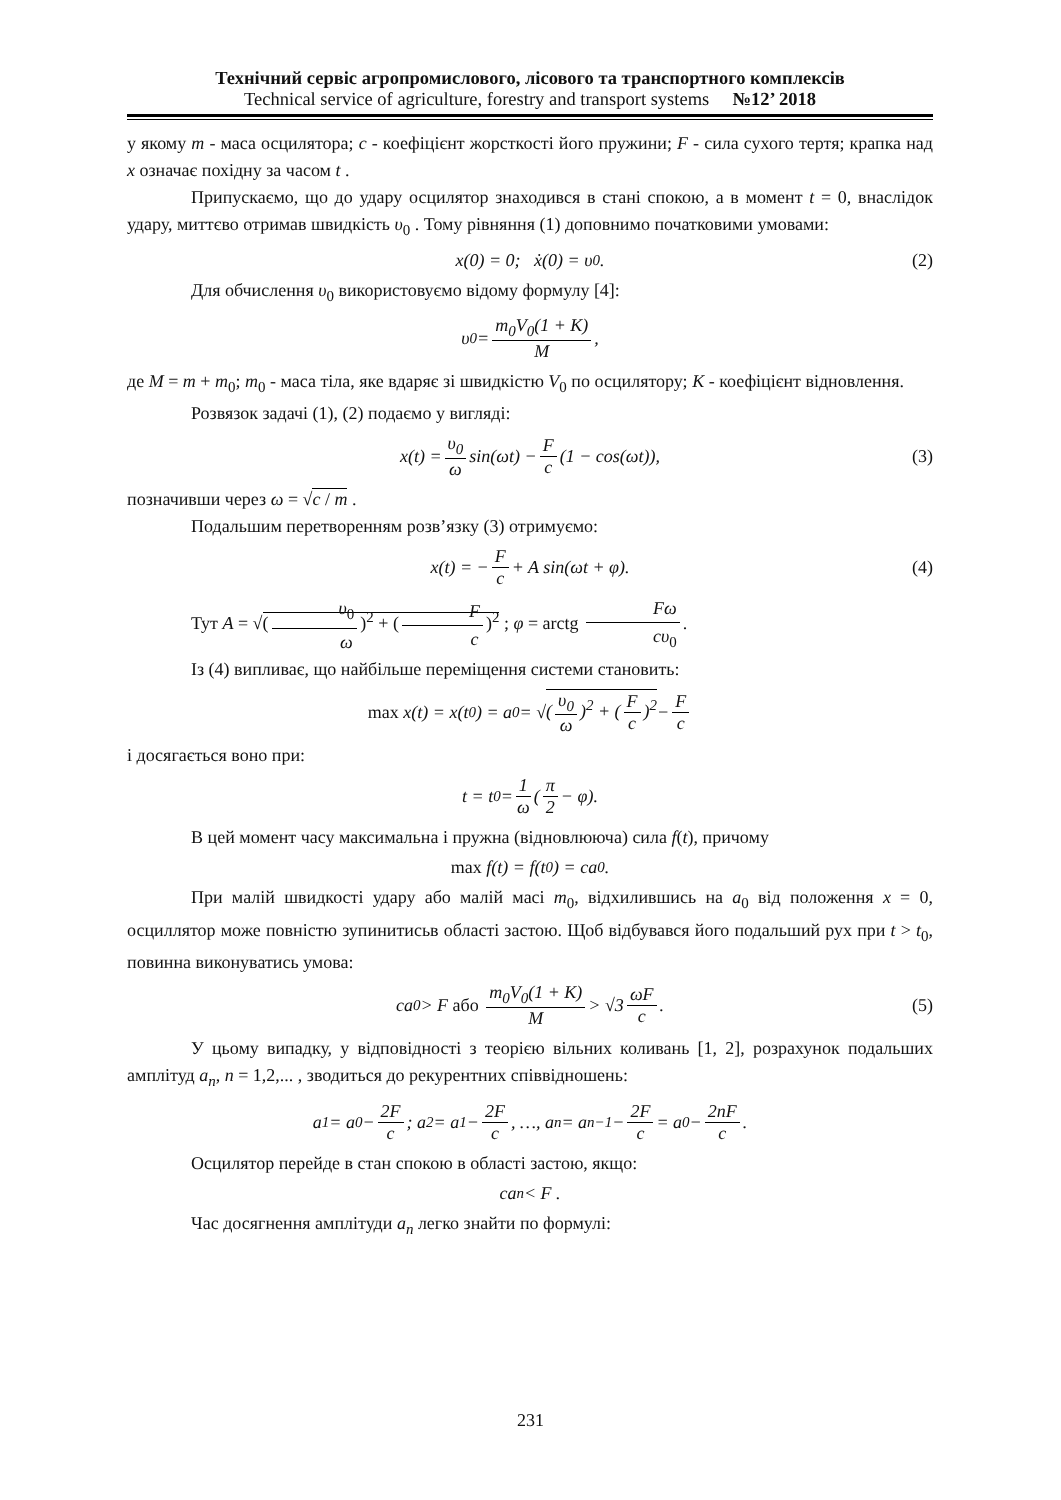Технічний сервіс агропромислового, лісового та транспортного комплексів
Technical service of agriculture, forestry and transport systems №12’ 2018
у якому m - маса осцилятора; c - коефіцієнт жорсткості його пружини; F - сила сухого тертя; крапка над x означає похідну за часом t .
Припускаємо, що до удару осцилятор знаходився в стані спокою, а в момент t = 0, внаслідок удару, миттєво отримав швидкість υ<sub>0</sub> . Тому рівняння (1) доповнимо початковими умовами:
x(0) = 0; ẋ(0) = υ<sub>0</sub>. (2)
Для обчислення υ<sub>0</sub> використовуємо відому формулу [4]:
υ<sub>0</sub> = m<sub>0</sub>V<sub>0</sub>(1 + K) M,
де M = m + m<sub>0</sub>; m<sub>0</sub> - маса тіла, яке вдаряє зі швидкістю V<sub>0</sub> по осцилятору; K - коефіцієнт відновлення.
Розвязок задачі (1), (2) подаємо у вигляді:
x(t) = υ<sub>0</sub> ω sin(ωt) − F c (1 − cos(ωt)), (3)
позначивши через ω = √c / m .
Подальшим перетворенням розв’язку (3) отримуємо:
x(t) = − F c + A sin(ωt + φ). (4)
Тут A = √(υ<sub>0</sub> ω)<sup>2</sup> + (F c)<sup>2</sup> ; φ = arctg Fω cυ<sub>0</sub>.
Із (4) випливає, що найбільше переміщення системи становить:
max x(t) = x(t<sub>0</sub>) = a<sub>0</sub> = √ (υ<sub>0</sub> ω)<sup>2</sup> + (F c)<sup>2</sup> − F c
і досягається воно при:
t = t<sub>0</sub> = 1 ω (π 2 − φ).
В цей момент часу максимальна і пружна (відновлююча) сила f(t), причому
max f(t) = f(t<sub>0</sub>) = ca<sub>0</sub>.
При малій швидкості удару або малій масі m<sub>0</sub>, відхилившись на a<sub>0</sub> від положення x = 0, осциллятор може повністю зупинитисьв області застою. Щоб відбувався його подальший рух при t > t<sub>0</sub>, повинна виконуватись умова:
ca<sub>0</sub> > F або m<sub>0</sub>V<sub>0</sub>(1 + K) M > √3 ωF c. (5)
У цьому випадку, у відповідності з теорією вільних коливань [1, 2], розрахунок подальших амплітуд a<sub>n</sub>, n = 1,2,... , зводиться до рекурентних співвідношень:
a<sub>1</sub> = a<sub>0</sub> − 2F c; a<sub>2</sub> = a<sub>1</sub> − 2F c, …, a<sub>n</sub> = a<sub>n−1</sub> − 2F c = a<sub>0</sub> − 2nF c.
Осцилятор перейде в стан спокою в області застою, якщо:
ca<sub>n</sub> < F .
Час досягнення амплітуди a<sub>n</sub> легко знайти по формулі:
231